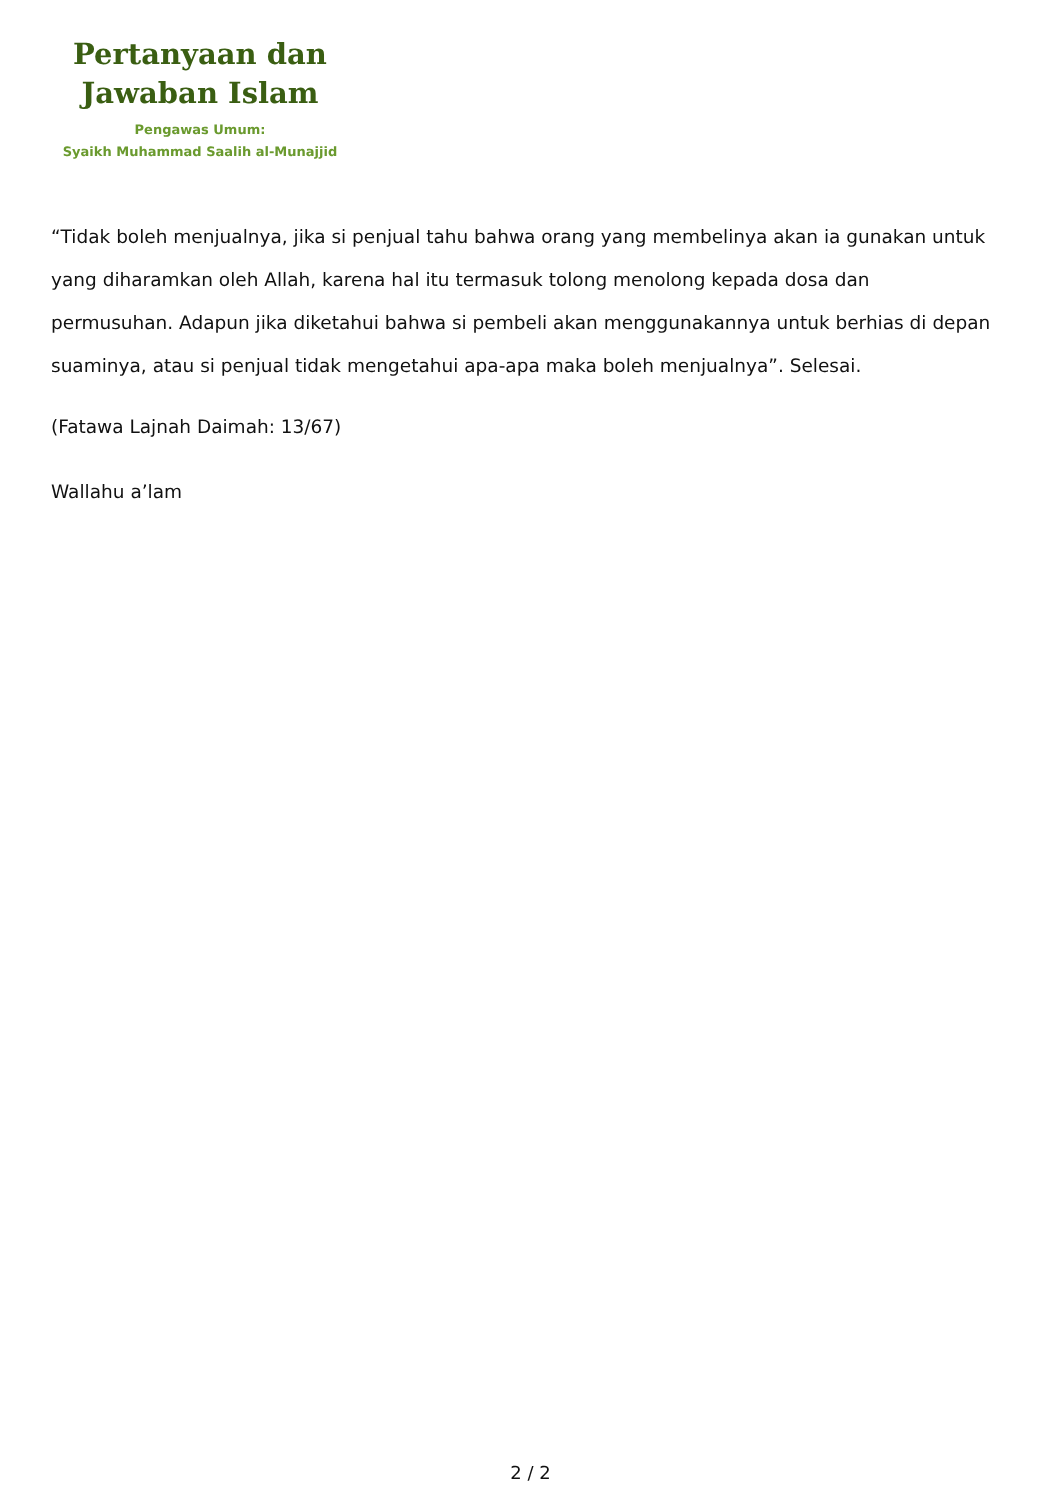Pertanyaan dan
Jawaban Islam
Pengawas Umum:
Syaikh Muhammad Saalih al-Munajjid
“Tidak boleh menjualnya, jika si penjual tahu bahwa orang yang membelinya akan ia gunakan untuk yang diharamkan oleh Allah, karena hal itu termasuk tolong menolong kepada dosa dan permusuhan. Adapun jika diketahui bahwa si pembeli akan menggunakannya untuk berhias di depan suaminya, atau si penjual tidak mengetahui apa-apa maka boleh menjualnya”. Selesai.
(Fatawa Lajnah Daimah: 13/67)
Wallahu a’lam
2 / 2